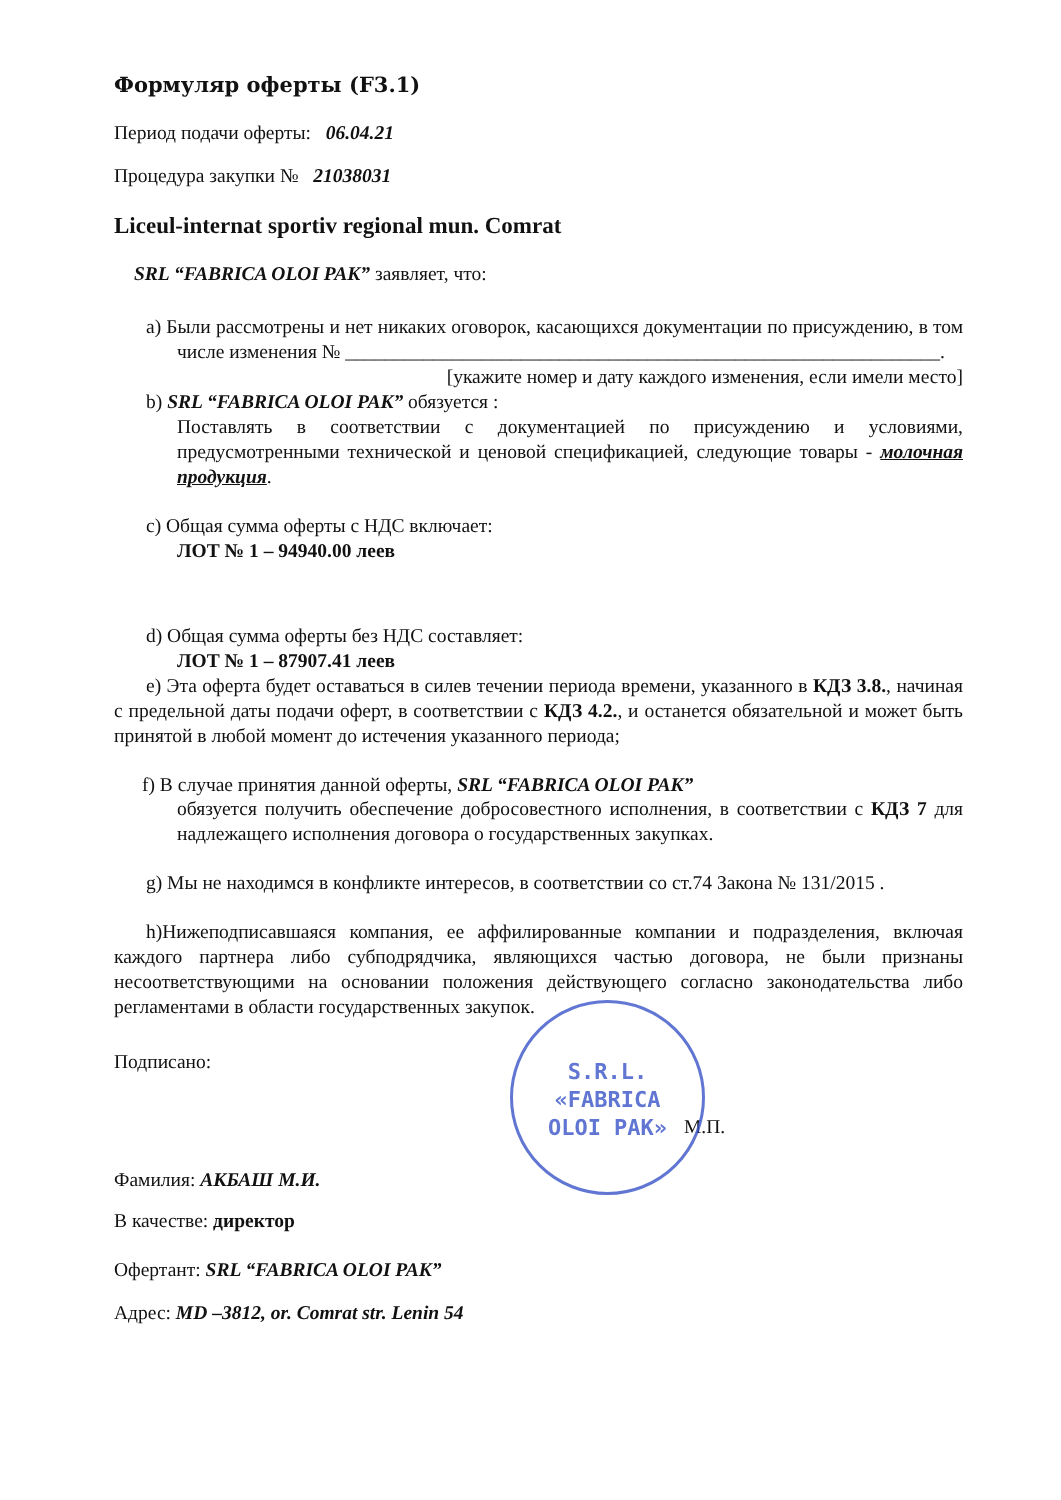Формуляр оферты (F3.1)
Период подачи оферты: 06.04.21
Процедура закупки № 21038031
Liceul-internat sportiv regional mun. Comrat
SRL “FABRICA OLOI PAK” заявляет, что:
a) Были рассмотрены и нет никаких оговорок, касающихся документации по присуждению, в том числе изменения № _____________________________________________________________.
[укажите номер и дату каждого изменения, если имели место]
b) SRL “FABRICA OLOI PAK” обязуется :
Поставлять в соответствии с документацией по присуждению и условиями, предусмотренными технической и ценовой спецификацией, следующие товары - молочная продукция.
c) Общая сумма оферты с НДС включает:
ЛОТ № 1 – 94940.00 леев
d) Общая сумма оферты без НДС составляет:
ЛОТ № 1 – 87907.41 леев
e) Эта оферта будет оставаться в силев течении периода времени, указанного в КДЗ 3.8., начиная с предельной даты подачи оферт, в соответствии с КДЗ 4.2., и останется обязательной и может быть принятой в любой момент до истечения указанного периода;
f) В случае принятия данной оферты, SRL “FABRICA OLOI PAK”
обязуется получить обеспечение добросовестного исполнения, в соответствии с КДЗ 7 для надлежащего исполнения договора о государственных закупках.
g) Мы не находимся в конфликте интересов, в соответствии со ст.74 Закона № 131/2015 .
h)Нижеподписавшаяся компания, ее аффилированные компании и подразделения, включая каждого партнера либо субподрядчика, являющихся частью договора, не были признаны несоответствующими на основании положения действующего согласно законодательства либо регламентами в области государственных закупок.
Подписано:
М.П.
Фамилия: АКБАШ М.И.
В качестве: директор
Офертант: SRL “FABRICA OLOI PAK”
Адрес: MD –3812, or. Comrat str. Lenin 54
S.R.L.
«FABRICA
OLOI PAK»